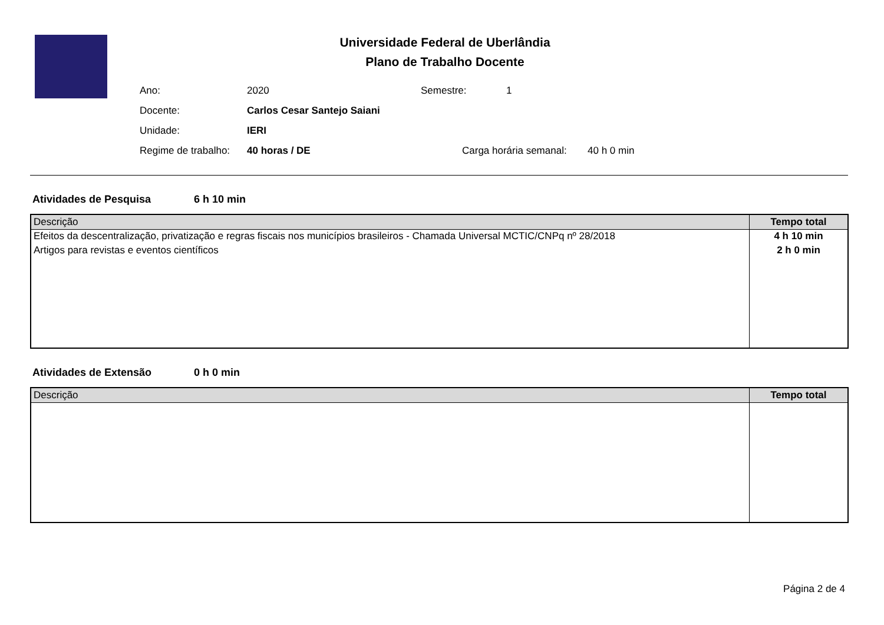Universidade Federal de Uberlândia
Plano de Trabalho Docente
Ano: 2020 Semestre: 1
Docente: Carlos Cesar Santejo Saiani
Unidade: IERI
Regime de trabalho: 40 horas / DE Carga horária semanal: 40 h 0 min
Atividades de Pesquisa 6 h 10 min
| Descrição | Tempo total |
| --- | --- |
| Efeitos da descentralização, privatização e regras fiscais nos municípios brasileiros - Chamada Universal MCTIC/CNPq nº 28/2018 | 4 h 10 min |
| Artigos para revistas e eventos científicos | 2 h 0 min |
Atividades de Extensão 0 h 0 min
| Descrição | Tempo total |
| --- | --- |
Página 2 de 4